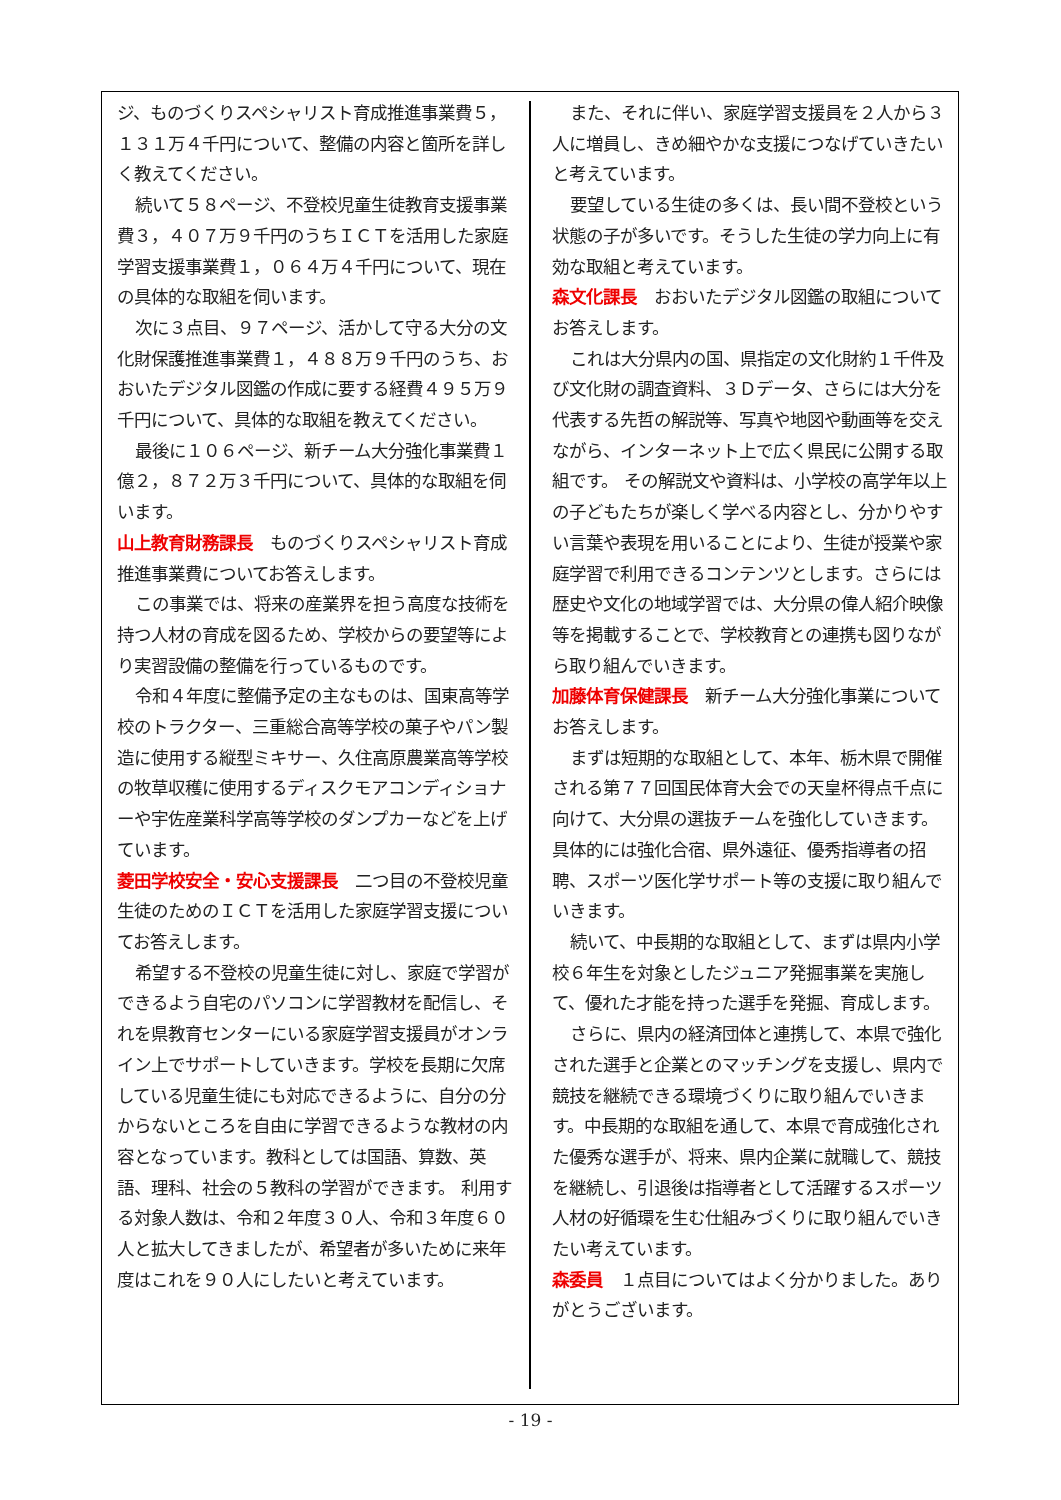ジ、ものづくりスペシャリスト育成推進事業費５，１３１万４千円について、整備の内容と箇所を詳しく教えてください。
続いて５８ページ、不登校児童生徒教育支援事業費３，４０７万９千円のうちＩＣＴを活用した家庭学習支援事業費１，０６４万４千円について、現在の具体的な取組を伺います。
次に３点目、９７ページ、活かして守る大分の文化財保護推進事業費１，４８８万９千円のうち、おおいたデジタル図鑑の作成に要する経費４９５万９千円について、具体的な取組を教えてください。
最後に１０６ページ、新チーム大分強化事業費１億２，８７２万３千円について、具体的な取組を伺います。
山上教育財務課長　ものづくりスペシャリスト育成推進事業費についてお答えします。
この事業では、将来の産業界を担う高度な技術を持つ人材の育成を図るため、学校からの要望等により実習設備の整備を行っているものです。
令和４年度に整備予定の主なものは、国東高等学校のトラクター、三重総合高等学校の菓子やパン製造に使用する縦型ミキサー、久住高原農業高等学校の牧草収穫に使用するディスクモアコンディショナーや宇佐産業科学高等学校のダンプカーなどを上げています。
菱田学校安全・安心支援課長　二つ目の不登校児童生徒のためのＩＣＴを活用した家庭学習支援についてお答えします。
希望する不登校の児童生徒に対し、家庭で学習ができるよう自宅のパソコンに学習教材を配信し、それを県教育センターにいる家庭学習支援員がオンライン上でサポートしていきます。学校を長期に欠席している児童生徒にも対応できるように、自分の分からないところを自由に学習できるような教材の内容となっています。教科としては国語、算数、英語、理科、社会の５教科の学習ができます。 利用する対象人数は、令和２年度３０人、令和３年度６０人と拡大してきましたが、希望者が多いために来年度はこれを９０人にしたいと考えています。
また、それに伴い、家庭学習支援員を２人から３人に増員し、きめ細やかな支援につなげていきたいと考えています。
要望している生徒の多くは、長い間不登校という状態の子が多いです。そうした生徒の学力向上に有効な取組と考えています。
森文化課長　おおいたデジタル図鑑の取組についてお答えします。
これは大分県内の国、県指定の文化財約１千件及び文化財の調査資料、３Ｄデータ、さらには大分を代表する先哲の解説等、写真や地図や動画等を交えながら、インターネット上で広く県民に公開する取組です。 その解説文や資料は、小学校の高学年以上の子どもたちが楽しく学べる内容とし、分かりやすい言葉や表現を用いることにより、生徒が授業や家庭学習で利用できるコンテンツとします。さらには歴史や文化の地域学習では、大分県の偉人紹介映像等を掲載することで、学校教育との連携も図りながら取り組んでいきます。
加藤体育保健課長　新チーム大分強化事業についてお答えします。
まずは短期的な取組として、本年、栃木県で開催される第７７回国民体育大会での天皇杯得点千点に向けて、大分県の選抜チームを強化していきます。具体的には強化合宿、県外遠征、優秀指導者の招聘、スポーツ医化学サポート等の支援に取り組んでいきます。
続いて、中長期的な取組として、まずは県内小学校６年生を対象としたジュニア発掘事業を実施して、優れた才能を持った選手を発掘、育成します。
さらに、県内の経済団体と連携して、本県で強化された選手と企業とのマッチングを支援し、県内で競技を継続できる環境づくりに取り組んでいきます。中長期的な取組を通して、本県で育成強化された優秀な選手が、将来、県内企業に就職して、競技を継続し、引退後は指導者として活躍するスポーツ人材の好循環を生む仕組みづくりに取り組んでいきたい考えています。
森委員　１点目についてはよく分かりました。ありがとうございます。
- 19 -